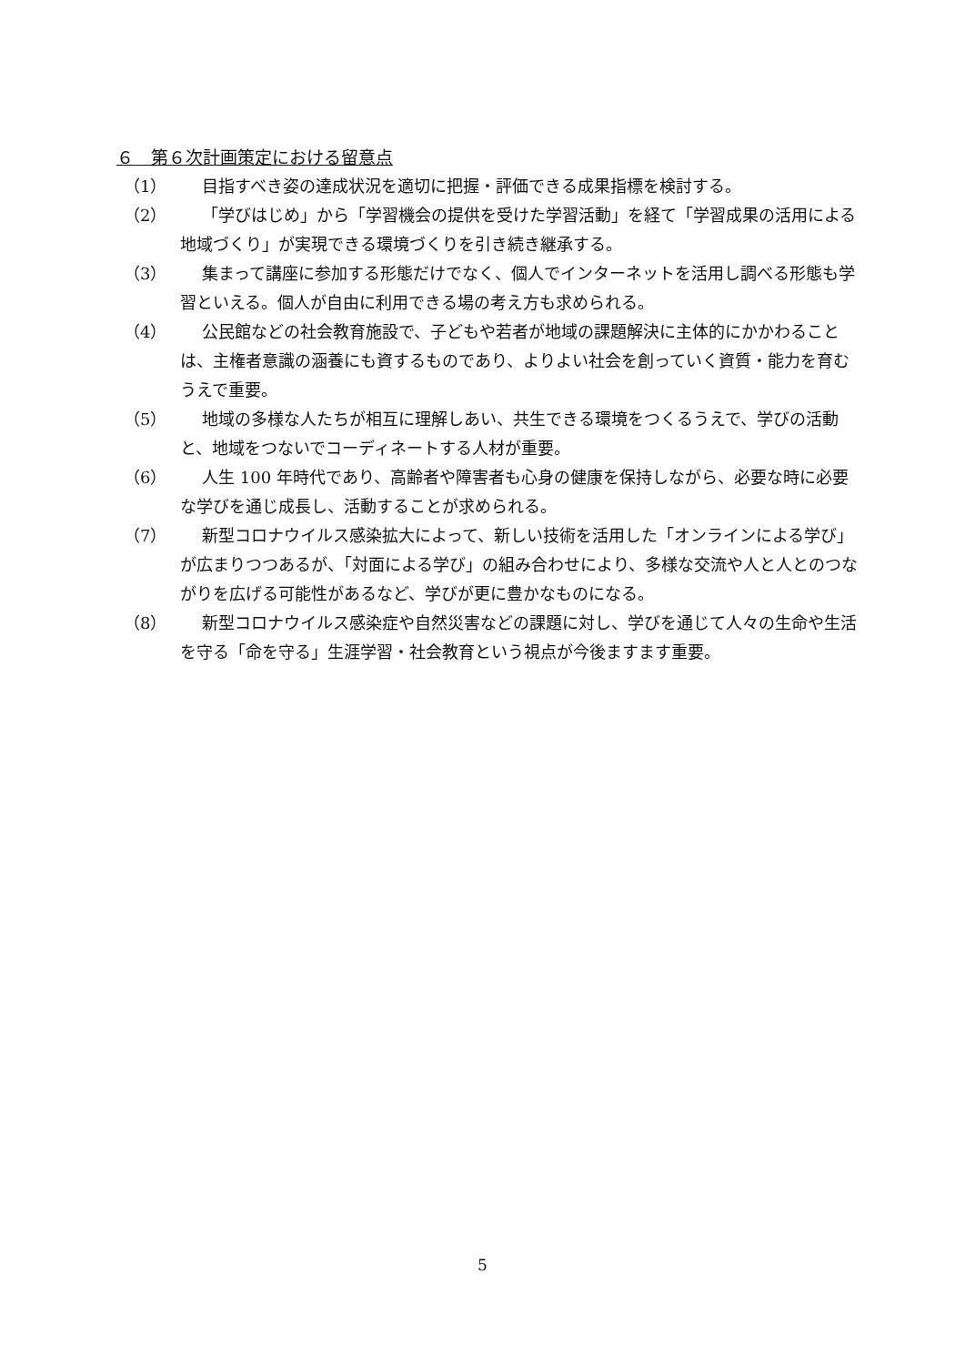６　第６次計画策定における留意点
（1） 目指すべき姿の達成状況を適切に把握・評価できる成果指標を検討する。
（2） 「学びはじめ」から「学習機会の提供を受けた学習活動」を経て「学習成果の活用による地域づくり」が実現できる環境づくりを引き続き継承する。
（3） 集まって講座に参加する形態だけでなく、個人でインターネットを活用し調べる形態も学習といえる。個人が自由に利用できる場の考え方も求められる。
（4） 公民館などの社会教育施設で、子どもや若者が地域の課題解決に主体的にかかわることは、主権者意識の涵養にも資するものであり、よりよい社会を創っていく資質・能力を育むうえで重要。
（5） 地域の多様な人たちが相互に理解しあい、共生できる環境をつくるうえで、学びの活動と、地域をつないでコーディネートする人材が重要。
（6） 人生 100 年時代であり、高齢者や障害者も心身の健康を保持しながら、必要な時に必要な学びを通じ成長し、活動することが求められる。
（7） 新型コロナウイルス感染拡大によって、新しい技術を活用した「オンラインによる学び」が広まりつつあるが、「対面による学び」の組み合わせにより、多様な交流や人と人とのつながりを広げる可能性があるなど、学びが更に豊かなものになる。
（8） 新型コロナウイルス感染症や自然災害などの課題に対し、学びを通じて人々の生命や生活を守る「命を守る」生涯学習・社会教育という視点が今後ますます重要。
5